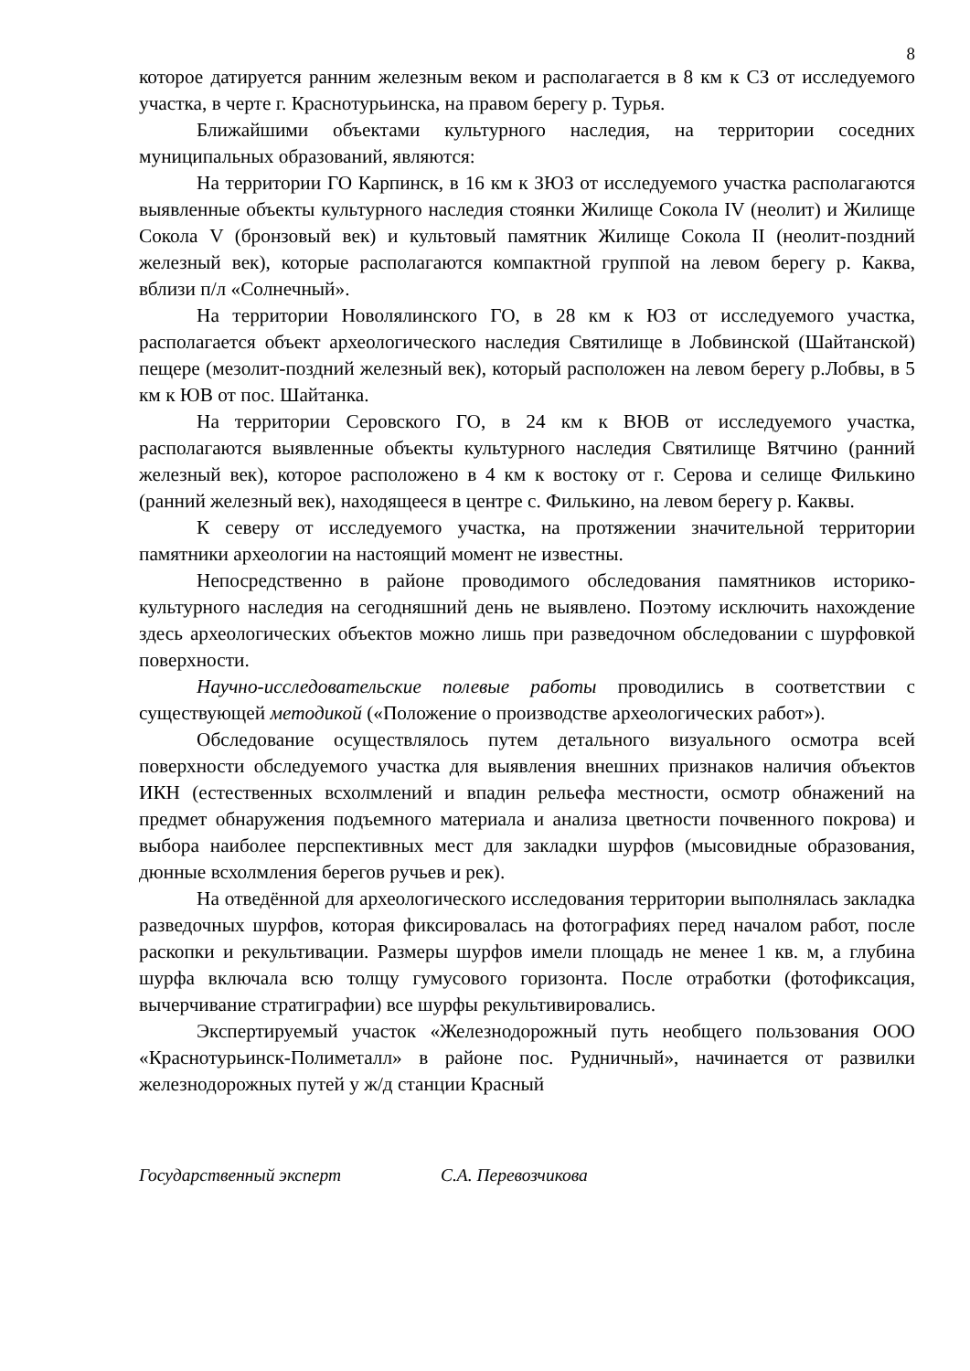8
которое датируется ранним железным веком и располагается в 8 км к СЗ от исследуемого участка, в черте г. Краснотурьинска, на правом берегу р. Турья.
Ближайшими объектами культурного наследия, на территории соседних муниципальных образований, являются:
На территории ГО Карпинск, в 16 км к ЗЮЗ от исследуемого участка располагаются выявленные объекты культурного наследия стоянки Жилище Сокола IV (неолит) и Жилище Сокола V (бронзовый век) и культовый памятник Жилище Сокола II (неолит-поздний железный век), которые располагаются компактной группой на левом берегу р. Каква, вблизи п/л «Солнечный».
На территории Новолялинского ГО, в 28 км к ЮЗ от исследуемого участка, располагается объект археологического наследия Святилище в Лобвинской (Шайтанской) пещере (мезолит-поздний железный век), который расположен на левом берегу р.Лобвы, в 5 км к ЮВ от пос. Шайтанка.
На территории Серовского ГО, в 24 км к ВЮВ от исследуемого участка, располагаются выявленные объекты культурного наследия Святилище Вятчино (ранний железный век), которое расположено в 4 км к востоку от г. Серова и селище Филькино (ранний железный век), находящееся в центре с. Филькино, на левом берегу р. Каквы.
К северу от исследуемого участка, на протяжении значительной территории памятники археологии на настоящий момент не известны.
Непосредственно в районе проводимого обследования памятников историко-культурного наследия на сегодняшний день не выявлено. Поэтому исключить нахождение здесь археологических объектов можно лишь при разведочном обследовании с шурфовкой поверхности.
Научно-исследовательские полевые работы проводились в соответствии с существующей методикой («Положение о производстве археологических работ»).
Обследование осуществлялось путем детального визуального осмотра всей поверхности обследуемого участка для выявления внешних признаков наличия объектов ИКН (естественных всхолмлений и впадин рельефа местности, осмотр обнажений на предмет обнаружения подъемного материала и анализа цветности почвенного покрова) и выбора наиболее перспективных мест для закладки шурфов (мысовидные образования, дюнные всхолмления берегов ручьев и рек).
На отведённой для археологического исследования территории выполнялась закладка разведочных шурфов, которая фиксировалась на фотографиях перед началом работ, после раскопки и рекультивации. Размеры шурфов имели площадь не менее 1 кв. м, а глубина шурфа включала всю толщу гумусового горизонта. После отработки (фотофиксация, вычерчивание стратиграфии) все шурфы рекультивировались.
Экспертируемый участок «Железнодорожный путь необщего пользования ООО «Краснотурьинск-Полиметалл» в районе пос. Рудничный», начинается от развилки железнодорожных путей у ж/д станции Красный
Государственный эксперт С.А. Перевозчикова